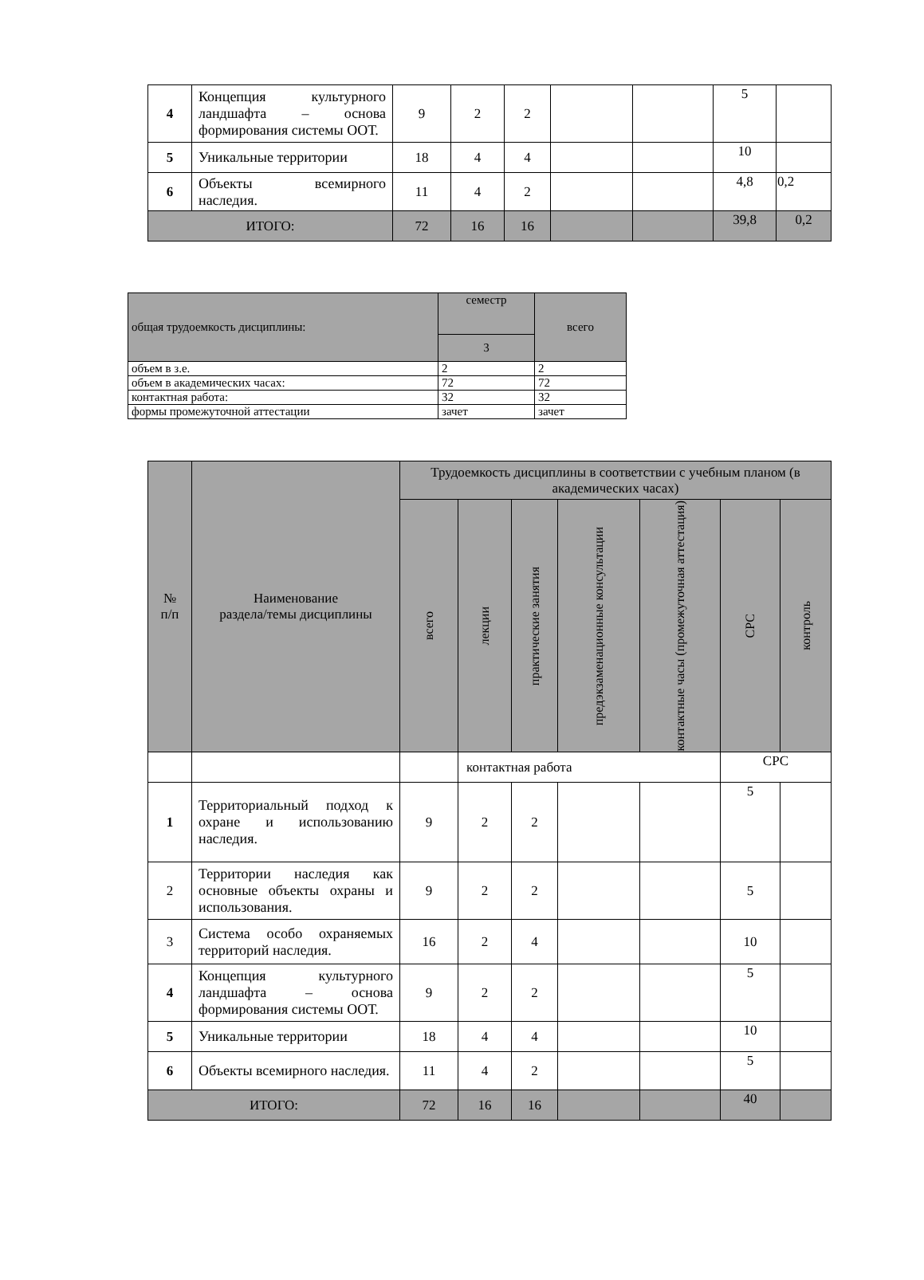| 4 | Концепция культурного ландшафта – основа формирования системы ООТ. | 9 | 2 | 2 | | | 5 | |
| 5 | Уникальные территории | 18 | 4 | 4 | | | 10 | |
| 6 | Объекты всемирного наследия. | 11 | 4 | 2 | | | 4,8 | 0,2 |
| ИТОГО: | | 72 | 16 | 16 | | | 39,8 | 0,2 |
| общая трудоемкость дисциплины: | семестр | всего |
| | 3 | |
| объем в з.е. | 2 | 2 |
| объем в академических часах: | 72 | 72 |
| контактная работа: | 32 | 32 |
| формы промежуточной аттестации | зачет | зачет |
| № п/п | Наименование раздела/темы дисциплины | Трудоемкость дисциплины в соответствии с учебным планом (в академических часах) | | | | | | |
| --- | --- | --- | --- | --- | --- | --- | --- | --- |
| | | всего | лекции | практические занятия | предэкзаменационные консультации | контактные часы (промежуточная аттестация) | СРС | контроль |
| | | | контактная работа | | | | СРС | |
| 1 | Территориальный подход к охране и использованию наследия. | 9 | 2 | 2 | | | 5 | |
| 2 | Территории наследия как основные объекты охраны и использования. | 9 | 2 | 2 | | | 5 | |
| 3 | Система особо охраняемых территорий наследия. | 16 | 2 | 4 | | | 10 | |
| 4 | Концепция культурного ландшафта – основа формирования системы ООТ. | 9 | 2 | 2 | | | 5 | |
| 5 | Уникальные территории | 18 | 4 | 4 | | | 10 | |
| 6 | Объекты всемирного наследия. | 11 | 4 | 2 | | | 5 | |
| ИТОГО: | | 72 | 16 | 16 | | | 40 | |